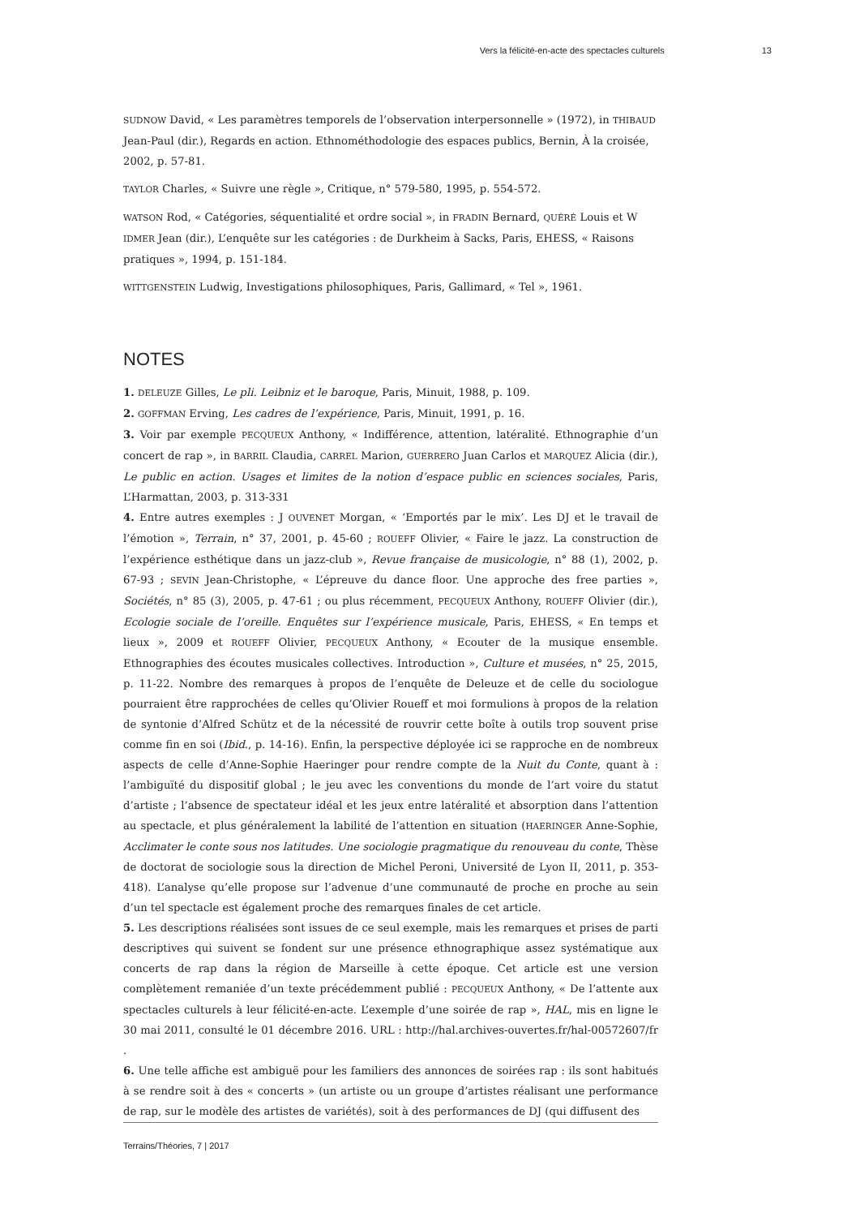Vers la félicité-en-acte des spectacles culturels 13
SUDNOW David, « Les paramètres temporels de l’observation interpersonnelle » (1972), in THIBAUD Jean-Paul (dir.), Regards en action. Ethnométhodologie des espaces publics, Bernin, À la croisée, 2002, p. 57-81.
TAYLOR Charles, « Suivre une règle », Critique, n° 579-580, 1995, p. 554-572.
WATSON Rod, « Catégories, séquentialité et ordre social », in FRADIN Bernard, QUÉRÉ Louis et W IDMER Jean (dir.), L’enquête sur les catégories : de Durkheim à Sacks, Paris, EHESS, « Raisons pratiques », 1994, p. 151-184.
WITTGENSTEIN Ludwig, Investigations philosophiques, Paris, Gallimard, « Tel », 1961.
NOTES
1. DELEUZE Gilles, Le pli. Leibniz et le baroque, Paris, Minuit, 1988, p. 109.
2. GOFFMAN Erving, Les cadres de l’expérience, Paris, Minuit, 1991, p. 16.
3. Voir par exemple PECQUEUX Anthony, « Indifférence, attention, latéralité. Ethnographie d’un concert de rap », in BARRIL Claudia, CARREL Marion, GUERRERO Juan Carlos et MARQUEZ Alicia (dir.), Le public en action. Usages et limites de la notion d’espace public en sciences sociales, Paris, L’Harmattan, 2003, p. 313-331
4. Entre autres exemples : J OUVENET Morgan, « ‘Emportés par le mix’. Les DJ et le travail de l’émotion », Terrain, n° 37, 2001, p. 45-60 ; ROUEFF Olivier, « Faire le jazz. La construction de l’expérience esthétique dans un jazz-club », Revue française de musicologie, n° 88 (1), 2002, p. 67-93 ; SEVIN Jean-Christophe, « L’épreuve du dance floor. Une approche des free parties », Sociétés, n° 85 (3), 2005, p. 47-61 ; ou plus récemment, PECQUEUX Anthony, ROUEFF Olivier (dir.), Ecologie sociale de l’oreille. Enquêtes sur l’expérience musicale, Paris, EHESS, « En temps et lieux », 2009 et ROUEFF Olivier, PECQUEUX Anthony, « Ecouter de la musique ensemble. Ethnographies des écoutes musicales collectives. Introduction », Culture et musées, n° 25, 2015, p. 11-22. Nombre des remarques à propos de l’enquête de Deleuze et de celle du sociologue pourraient être rapprochées de celles qu’Olivier Roueff et moi formulions à propos de la relation de syntonie d’Alfred Schütz et de la nécessité de rouvrir cette boîte à outils trop souvent prise comme fin en soi (Ibid., p. 14-16). Enfin, la perspective déployée ici se rapproche en de nombreux aspects de celle d’Anne-Sophie Haeringer pour rendre compte de la Nuit du Conte, quant à : l’ambiguïté du dispositif global ; le jeu avec les conventions du monde de l’art voire du statut d’artiste ; l’absence de spectateur idéal et les jeux entre latéralité et absorption dans l’attention au spectacle, et plus généralement la labilité de l’attention en situation (HAERINGER Anne-Sophie, Acclimater le conte sous nos latitudes. Une sociologie pragmatique du renouveau du conte, Thèse de doctorat de sociologie sous la direction de Michel Peroni, Université de Lyon II, 2011, p. 353-418). L’analyse qu’elle propose sur l’advenue d’une communauté de proche en proche au sein d’un tel spectacle est également proche des remarques finales de cet article.
5. Les descriptions réalisées sont issues de ce seul exemple, mais les remarques et prises de parti descriptives qui suivent se fondent sur une présence ethnographique assez systématique aux concerts de rap dans la région de Marseille à cette époque. Cet article est une version complètement remaniée d’un texte précédemment publié : PECQUEUX Anthony, « De l’attente aux spectacles culturels à leur félicité-en-acte. L’exemple d’une soirée de rap », HAL, mis en ligne le 30 mai 2011, consulté le 01 décembre 2016. URL : http://hal.archives-ouvertes.fr/hal-00572607/fr .
6. Une telle affiche est ambiguë pour les familiers des annonces de soirées rap : ils sont habitués à se rendre soit à des « concerts » (un artiste ou un groupe d’artistes réalisant une performance de rap, sur le modèle des artistes de variétés), soit à des performances de DJ (qui diffusent des
Terrains/Théories, 7 | 2017